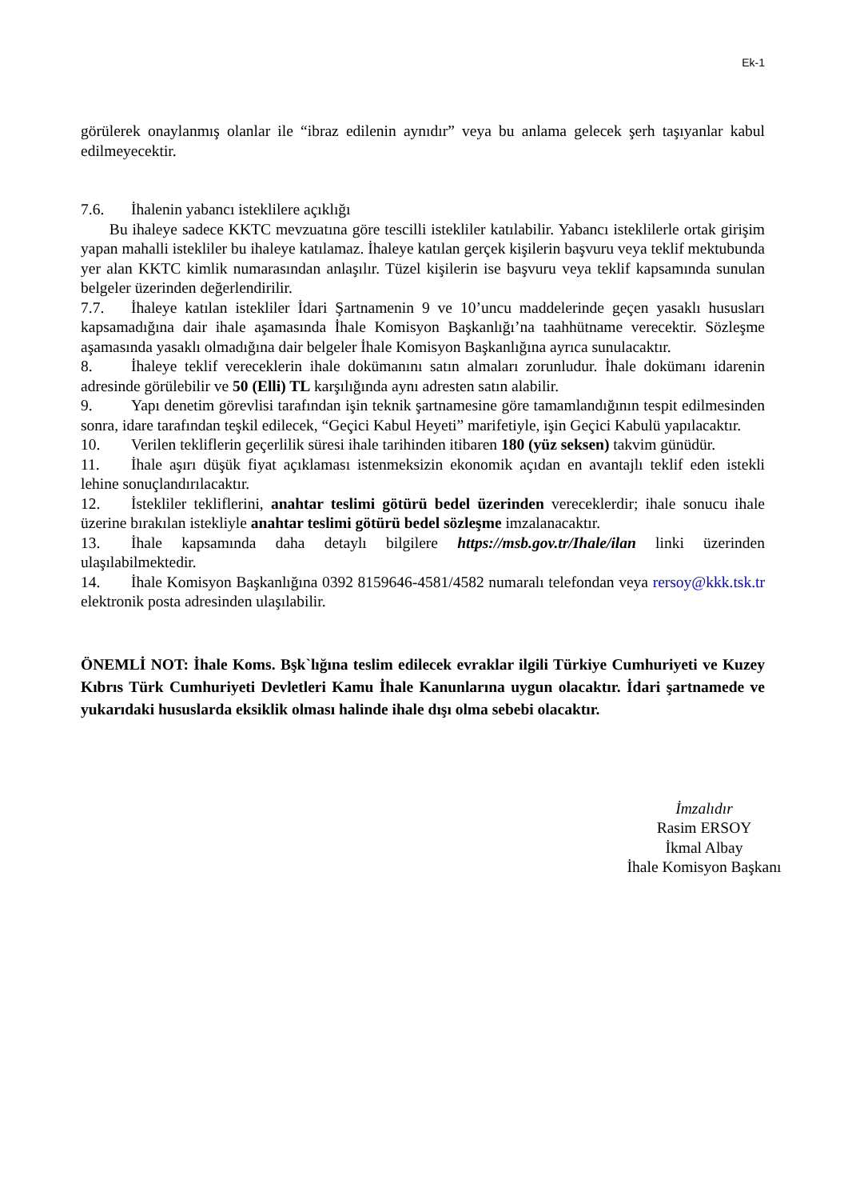Ek-1
görülerek onaylanmış olanlar ile “ibraz edilenin aynıdır” veya bu anlama gelecek şerh taşıyanlar kabul edilmeyecektir.
7.6. İhalenin yabancı isteklilere açıklığı
Bu ihaleye sadece KKTC mevzuatına göre tescilli istekliler katılabilir. Yabancı isteklilerle ortak girişim yapan mahalli istekliler bu ihaleye katılamaz. İhaleye katılan gerçek kişilerin başvuru veya teklif mektubunda yer alan KKTC kimlik numarasından anlaşılır. Tüzel kişilerin ise başvuru veya teklif kapsamında sunulan belgeler üzerinden değerlendirilir.
7.7. İhaleye katılan istekliler İdari Şartnamenin 9 ve 10’uncu maddelerinde geçen yasaklı hususları kapsamadığına dair ihale aşamasında İhale Komisyon Başkanlığı’na taahhütname verecektir. Sözleşme aşamasında yasaklı olmadığına dair belgeler İhale Komisyon Başkanlığına ayrıca sunulacaktır.
8. İhaleye teklif vereceklerin ihale dokümanını satın almaları zorunludur. İhale dokümanı idarenin adresinde görülebilir ve 50 (Elli) TL karşılığında aynı adresten satın alabilir.
9. Yapı denetim görevlisi tarafından işin teknik şartnamesine göre tamamlandığının tespit edilmesinden sonra, idare tarafından teşkil edilecek, “Geçici Kabul Heyeti” marifetiyle, işin Geçici Kabulü yapılacaktır.
10. Verilen tekliflerin geçerlilik süresi ihale tarihinden itibaren 180 (yüz seksen) takvim günüdür.
11. İhale aşırı düşük fiyat açıklaması istenmeksizin ekonomik açıdan en avantajlı teklif eden istekli lehine sonuçlandırılacaktır.
12. İstekliler tekliflerini, anahtar teslimi götürü bedel üzerinden vereceklerdir; ihale sonucu ihale üzerine bırakılan istekliyle anahtar teslimi götürü bedel sözleşme imzalanacaktır.
13. İhale kapsamında daha detaylı bilgilere https://msb.gov.tr/Ihale/ilan linki üzerinden ulaşılabilmektedir.
14. İhale Komisyon Başkanlığına 0392 8159646-4581/4582 numaralı telefondan veya rersoy@kkk.tsk.tr elektronik posta adresinden ulaşılabilir.
ÖNEMLİ NOT: İhale Koms. Bşk`lığına teslim edilecek evraklar ilgili Türkiye Cumhuriyeti ve Kuzey Kıbrıs Türk Cumhuriyeti Devletleri Kamu İhale Kanunlarına uygun olacaktır. İdari şartnamede ve yukarıdaki hususlarda eksiklik olması halinde ihale dışı olma sebebi olacaktır.
İmzalıdır
Rasim ERSOY
İkmal Albay
İhale Komisyon Başkanı